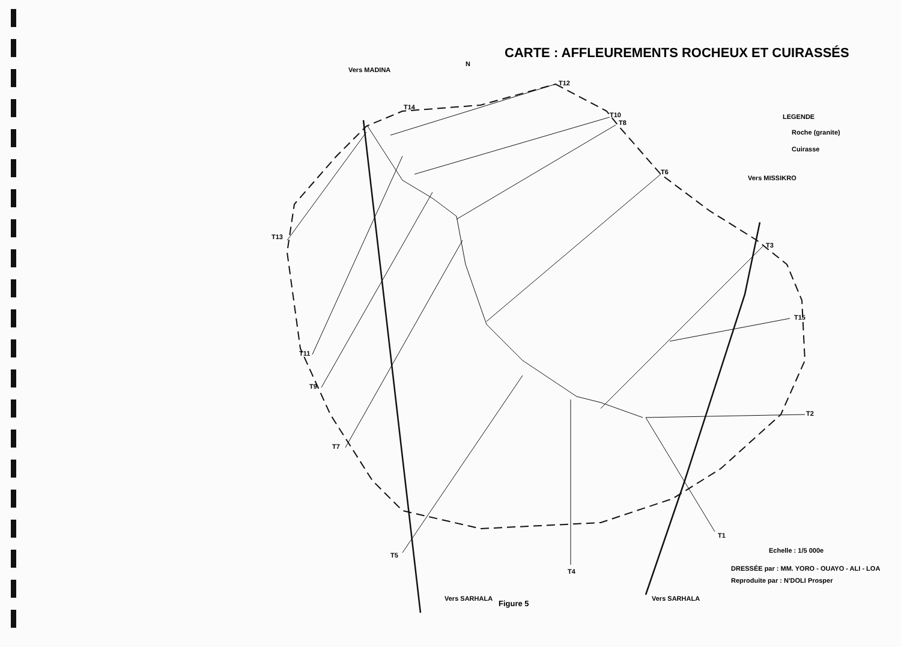CARTE : AFFLEUREMENTS ROCHEUX ET CUIRASSÉS
N
Vers MADINA
Vers MISSIKRO
T12
T14
T10
T8
T6
T13
T3
T15
T11
T9
T7
T2
T1
T5
T4
LEGENDE
Roche (granite)
Cuirasse
Echelle : 1/5 000e
DRESSÉE par : MM. YORO - OUAYO - ALI - LOA
Reproduite par : N'DOLI Prosper
Figure 5
Vers SARHALA Vers SARHALA